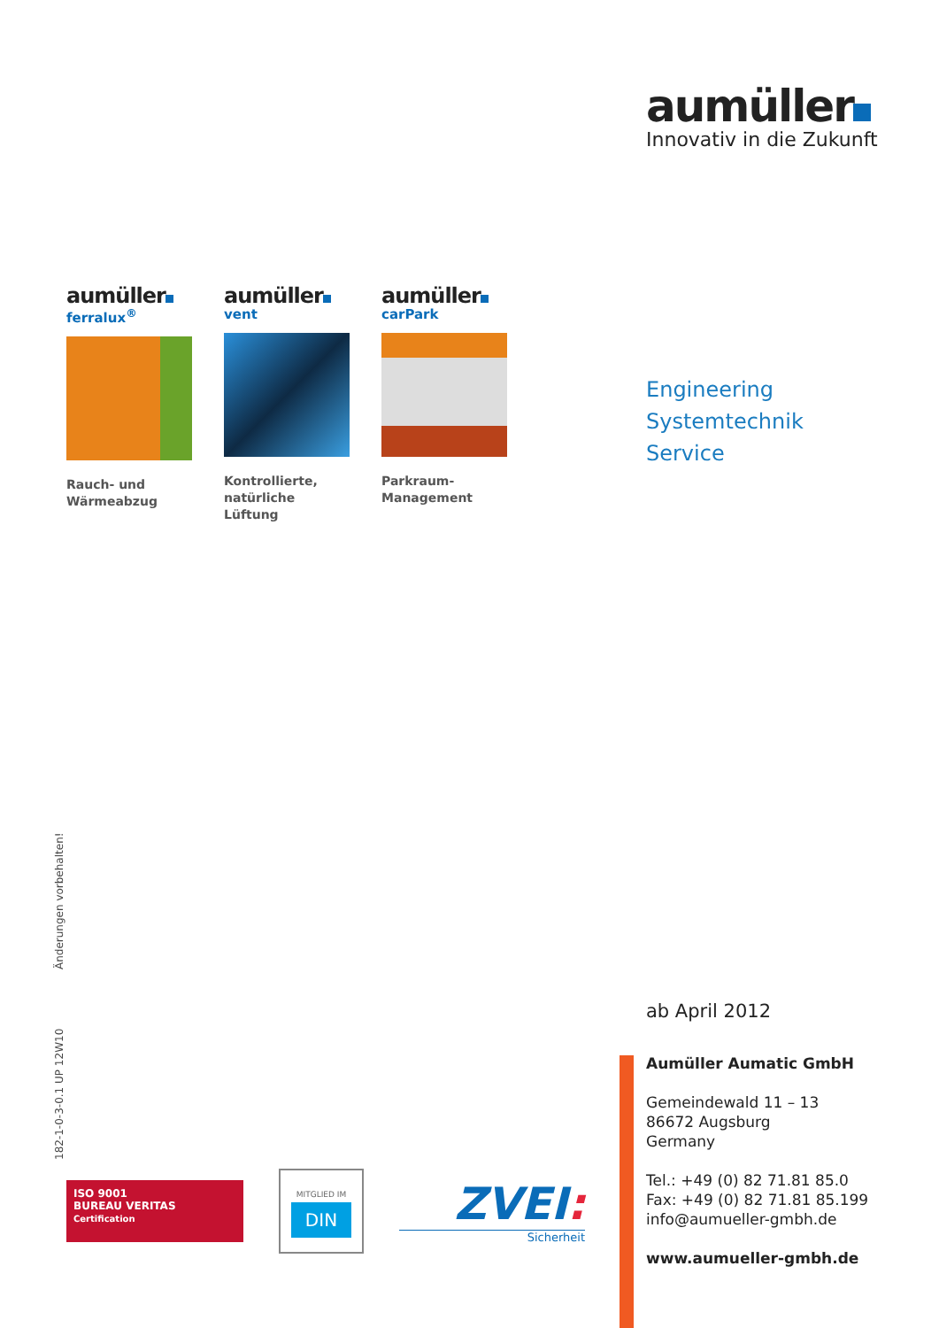aumüller
Innovativ in die Zukunft
aumüller
ferralux<sup>®</sup>
Rauch- und
Wärmeabzug
aumüller
vent
Kontrollierte,
natürliche Lüftung
aumüller
carPark
Parkraum-
Management
Engineering
Systemtechnik
Service
182-1-0-3-0.1 UP 12W10 Änderungen vorbehalten!
ab April 2012
Aumüller Aumatic GmbH
Gemeindewald 11 – 13
86672 Augsburg
Germany
Tel.: +49 (0) 82 71.81 85.0
Fax: +49 (0) 82 71.81 85.199
info@aumueller-gmbh.de
www.aumueller-gmbh.de
ISO 9001
BUREAU VERITAS
Certification
MITGLIED IM
DIN
ZVEI:
Sicherheit